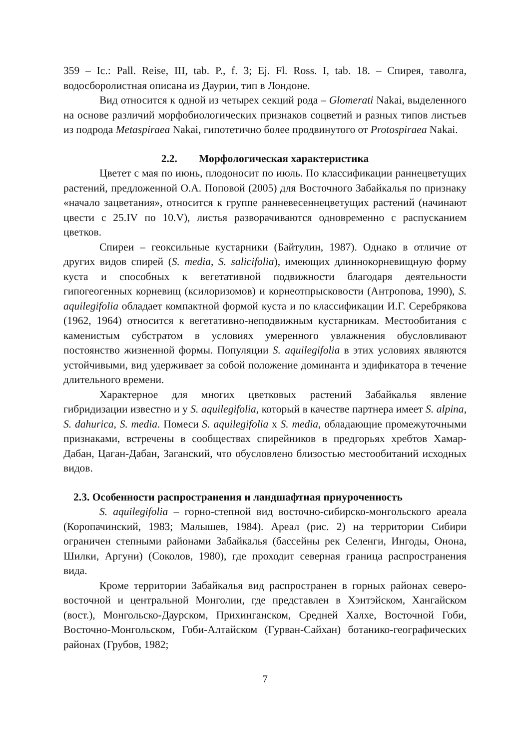359 – Ic.: Pall. Reise, III, tab. P., f. 3; Ej. Fl. Ross. I, tab. 18. – Спирея, таволга, водосборолистная описана из Даурии, тип в Лондоне.
Вид относится к одной из четырех секций рода – Glomerati Nakai, выделенного на основе различий морфобиологических признаков соцветий и разных типов листьев из подрода Metaspiraea Nakai, гипотетично более продвинутого от Protospiraea Nakai.
2.2. Морфологическая характеристика
Цветет с мая по июнь, плодоносит по июль. По классификации раннецветущих растений, предложенной О.А. Поповой (2005) для Восточного Забайкалья по признаку «начало зацветания», относится к группе ранневесеннецветущих растений (начинают цвести с 25.IV по 10.V), листья разворачиваются одновременно с распусканием цветков.
Спиреи – геоксильные кустарники (Байтулин, 1987). Однако в отличие от других видов спирей (S. media, S. salicifolia), имеющих длиннокорневищную форму куста и способных к вегетативной подвижности благодаря деятельности гипогеогенных корневищ (ксилоризомов) и корнеотпрысковости (Антропова, 1990), S. aquilegifolia обладает компактной формой куста и по классификации И.Г. Серебрякова (1962, 1964) относится к вегетативно-неподвижным кустарникам. Местообитания с каменистым субстратом в условиях умеренного увлажнения обусловливают постоянство жизненной формы. Популяции S. aquilegifolia в этих условиях являются устойчивыми, вид удерживает за собой положение доминанта и эдификатора в течение длительного времени.
Характерное для многих цветковых растений Забайкалья явление гибридизации известно и у S. aquilegifolia, который в качестве партнера имеет S. alpina, S. dahurica, S. media. Помеси S. aquilegifolia x S. media, обладающие промежуточными признаками, встречены в сообществах спирейников в предгорьях хребтов Хамар-Дабан, Цаган-Дабан, Заганский, что обусловлено близостью местообитаний исходных видов.
2.3. Особенности распространения и ландшафтная приуроченность
S. aquilegifolia – горно-степной вид восточно-сибирско-монгольского ареала (Коропачинский, 1983; Малышев, 1984). Ареал (рис. 2) на территории Сибири ограничен степными районами Забайкалья (бассейны рек Селенги, Ингоды, Онона, Шилки, Аргуни) (Соколов, 1980), где проходит северная граница распространения вида.
Кроме территории Забайкалья вид распространен в горных районах северо-восточной и центральной Монголии, где представлен в Хэнтэйском, Хангайском (вост.), Монгольско-Даурском, Прихинганском, Средней Халхе, Восточной Гоби, Восточно-Монгольском, Гоби-Алтайском (Гурван-Сайхан) ботанико-географических районах (Грубов, 1982;
7